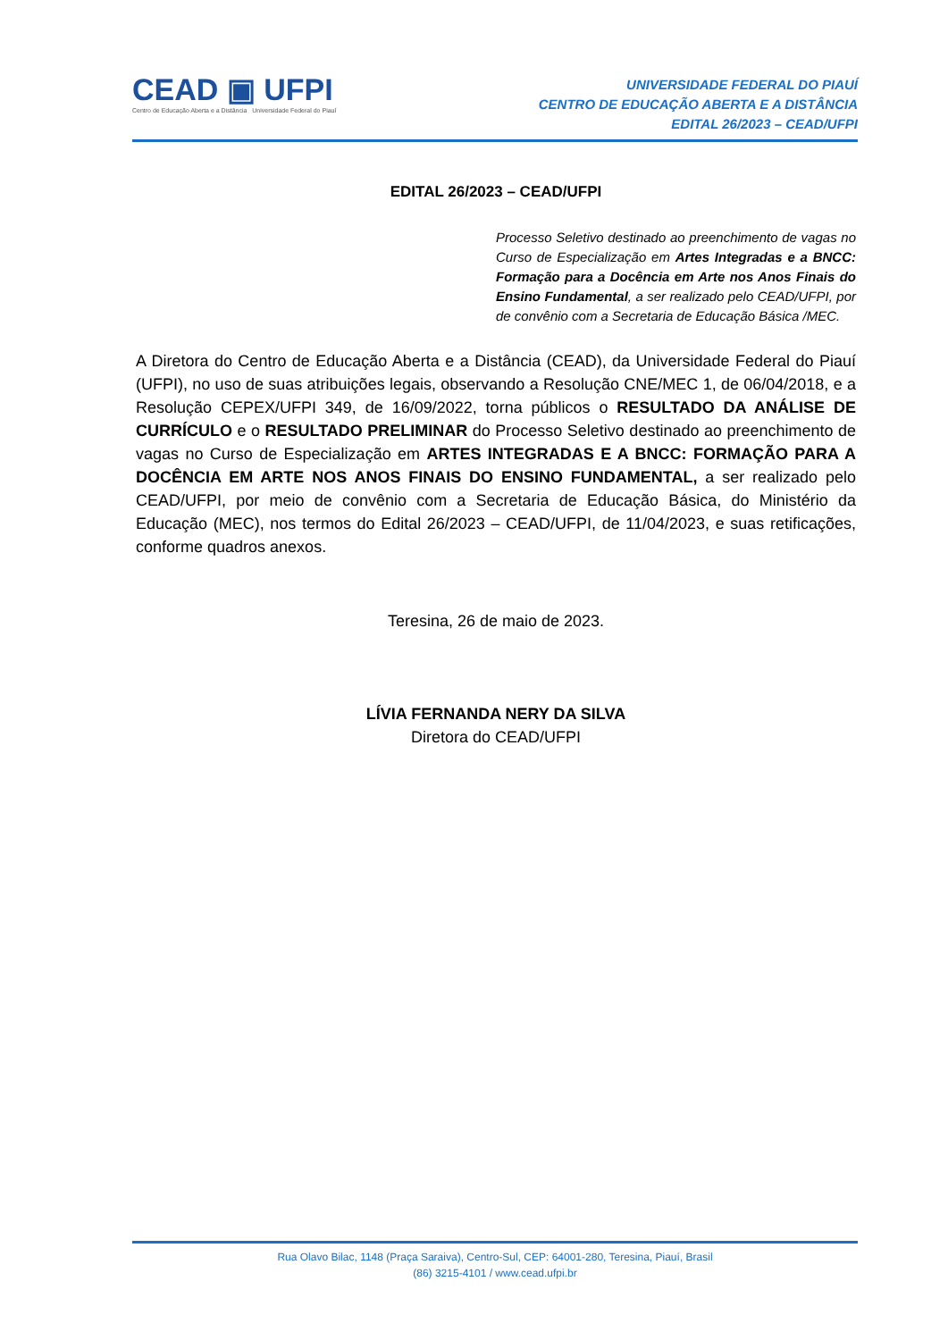CEAD ▣ UFPI
Centro de Educação Aberta e a Distância Universidade Federal do Piauí
UNIVERSIDADE FEDERAL DO PIAUÍ
CENTRO DE EDUCAÇÃO ABERTA E A DISTÂNCIA
EDITAL 26/2023 – CEAD/UFPI
EDITAL 26/2023 – CEAD/UFPI
Processo Seletivo destinado ao preenchimento de vagas no Curso de Especialização em Artes Integradas e a BNCC: Formação para a Docência em Arte nos Anos Finais do Ensino Fundamental, a ser realizado pelo CEAD/UFPI, por de convênio com a Secretaria de Educação Básica /MEC.
A Diretora do Centro de Educação Aberta e a Distância (CEAD), da Universidade Federal do Piauí (UFPI), no uso de suas atribuições legais, observando a Resolução CNE/MEC 1, de 06/04/2018, e a Resolução CEPEX/UFPI 349, de 16/09/2022, torna públicos o RESULTADO DA ANÁLISE DE CURRÍCULO e o RESULTADO PRELIMINAR do Processo Seletivo destinado ao preenchimento de vagas no Curso de Especialização em ARTES INTEGRADAS E A BNCC: FORMAÇÃO PARA A DOCÊNCIA EM ARTE NOS ANOS FINAIS DO ENSINO FUNDAMENTAL, a ser realizado pelo CEAD/UFPI, por meio de convênio com a Secretaria de Educação Básica, do Ministério da Educação (MEC), nos termos do Edital 26/2023 – CEAD/UFPI, de 11/04/2023, e suas retificações, conforme quadros anexos.
Teresina, 26 de maio de 2023.
LÍVIA FERNANDA NERY DA SILVA
Diretora do CEAD/UFPI
Rua Olavo Bilac, 1148 (Praça Saraiva), Centro-Sul, CEP: 64001-280, Teresina, Piauí, Brasil
(86) 3215-4101 / www.cead.ufpi.br